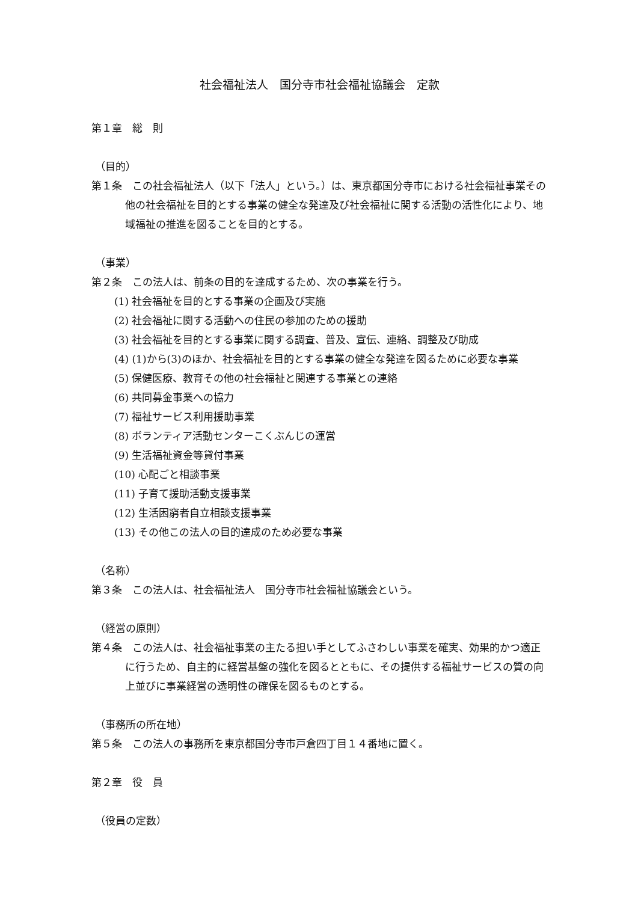社会福祉法人　国分寺市社会福祉協議会　定款
第１章　総　則
（目的）
第１条　この社会福祉法人（以下「法人」という。）は、東京都国分寺市における社会福祉事業その他の社会福祉を目的とする事業の健全な発達及び社会福祉に関する活動の活性化により、地域福祉の推進を図ることを目的とする。
（事業）
第２条　この法人は、前条の目的を達成するため、次の事業を行う。
(1) 社会福祉を目的とする事業の企画及び実施
(2) 社会福祉に関する活動への住民の参加のための援助
(3) 社会福祉を目的とする事業に関する調査、普及、宣伝、連絡、調整及び助成
(4) (1)から(3)のほか、社会福祉を目的とする事業の健全な発達を図るために必要な事業
(5) 保健医療、教育その他の社会福祉と関連する事業との連絡
(6) 共同募金事業への協力
(7) 福祉サービス利用援助事業
(8) ボランティア活動センターこくぶんじの運営
(9) 生活福祉資金等貸付事業
(10) 心配ごと相談事業
(11) 子育て援助活動支援事業
(12) 生活困窮者自立相談支援事業
(13) その他この法人の目的達成のため必要な事業
（名称）
第３条　この法人は、社会福祉法人　国分寺市社会福祉協議会という。
（経営の原則）
第４条　この法人は、社会福祉事業の主たる担い手としてふさわしい事業を確実、効果的かつ適正に行うため、自主的に経営基盤の強化を図るとともに、その提供する福祉サービスの質の向上並びに事業経営の透明性の確保を図るものとする。
（事務所の所在地）
第５条　この法人の事務所を東京都国分寺市戸倉四丁目１４番地に置く。
第２章　役　員
（役員の定数）